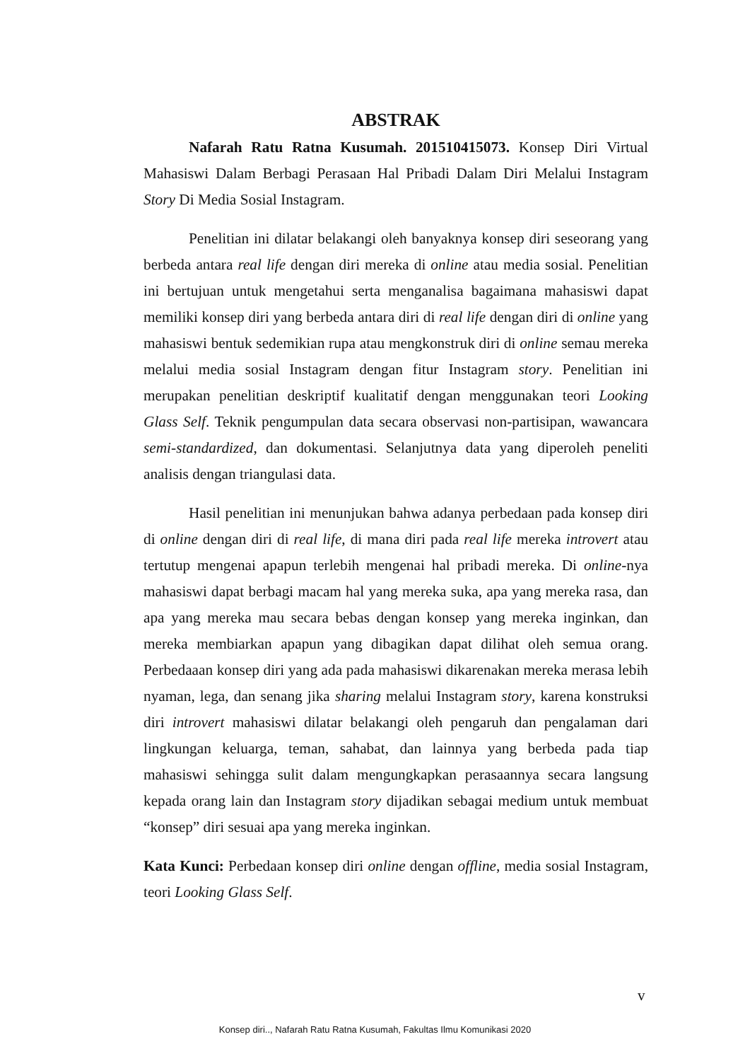ABSTRAK
Nafarah Ratu Ratna Kusumah. 201510415073. Konsep Diri Virtual Mahasiswi Dalam Berbagi Perasaan Hal Pribadi Dalam Diri Melalui Instagram Story Di Media Sosial Instagram.
Penelitian ini dilatar belakangi oleh banyaknya konsep diri seseorang yang berbeda antara real life dengan diri mereka di online atau media sosial. Penelitian ini bertujuan untuk mengetahui serta menganalisa bagaimana mahasiswi dapat memiliki konsep diri yang berbeda antara diri di real life dengan diri di online yang mahasiswi bentuk sedemikian rupa atau mengkonstruk diri di online semau mereka melalui media sosial Instagram dengan fitur Instagram story. Penelitian ini merupakan penelitian deskriptif kualitatif dengan menggunakan teori Looking Glass Self. Teknik pengumpulan data secara observasi non-partisipan, wawancara semi-standardized, dan dokumentasi. Selanjutnya data yang diperoleh peneliti analisis dengan triangulasi data.
Hasil penelitian ini menunjukan bahwa adanya perbedaan pada konsep diri di online dengan diri di real life, di mana diri pada real life mereka introvert atau tertutup mengenai apapun terlebih mengenai hal pribadi mereka. Di online-nya mahasiswi dapat berbagi macam hal yang mereka suka, apa yang mereka rasa, dan apa yang mereka mau secara bebas dengan konsep yang mereka inginkan, dan mereka membiarkan apapun yang dibagikan dapat dilihat oleh semua orang. Perbedaaan konsep diri yang ada pada mahasiswi dikarenakan mereka merasa lebih nyaman, lega, dan senang jika sharing melalui Instagram story, karena konstruksi diri introvert mahasiswi dilatar belakangi oleh pengaruh dan pengalaman dari lingkungan keluarga, teman, sahabat, dan lainnya yang berbeda pada tiap mahasiswi sehingga sulit dalam mengungkapkan perasaannya secara langsung kepada orang lain dan Instagram story dijadikan sebagai medium untuk membuat “konsep” diri sesuai apa yang mereka inginkan.
Kata Kunci: Perbedaan konsep diri online dengan offline, media sosial Instagram, teori Looking Glass Self.
v
Konsep diri.., Nafarah Ratu Ratna Kusumah, Fakultas Ilmu Komunikasi 2020